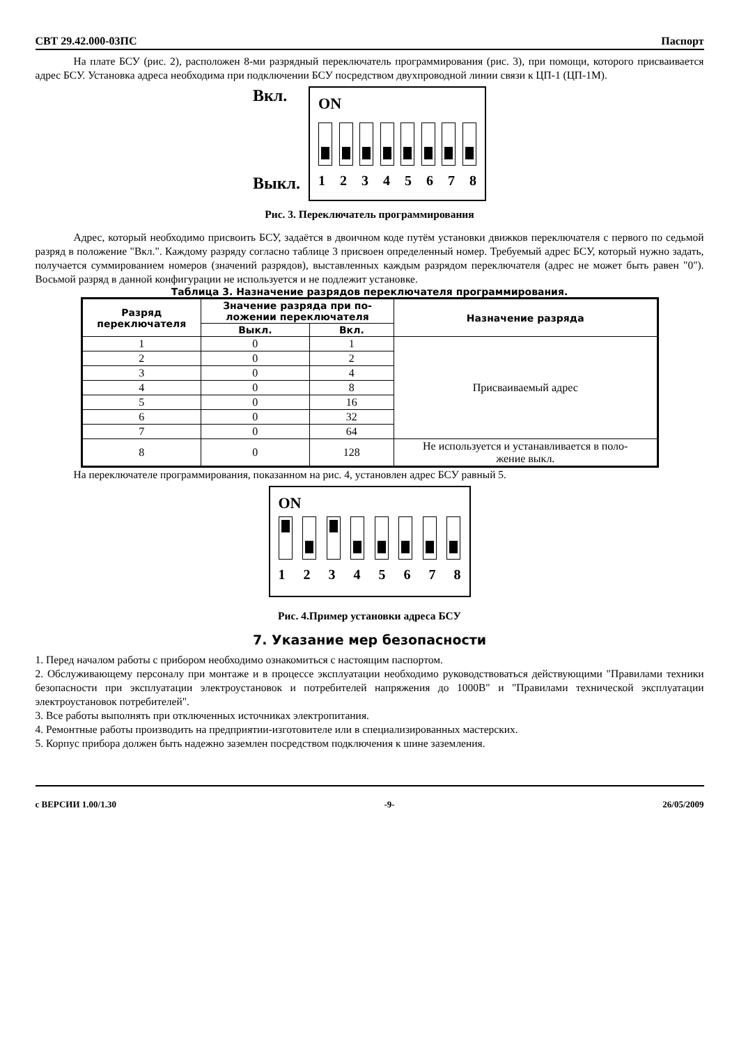СВТ 29.42.000-03ПС Паспорт
На плате БСУ (рис. 2), расположен 8-ми разрядный переключатель программирования (рис. 3), при помощи, которого присваивается адрес БСУ. Установка адреса необходима при подключении БСУ посредством двухпроводной линии связи к ЦП-1 (ЦП-1М).
Вкл.
Выкл.
ON
12345678
Рис. 3. Переключатель программирования
Адрес, который необходимо присвоить БСУ, задаётся в двоичном коде путём установки движков переключателя с первого по седьмой разряд в положение "Вкл.". Каждому разряду согласно таблице 3 присвоен определенный номер. Требуемый адрес БСУ, который нужно задать, получается суммированием номеров (значений разрядов), выставленных каждым разрядом переключателя (адрес не может быть равен "0"). Восьмой разряд в данной конфигурации не используется и не подлежит установке.
Таблица 3. Назначение разрядов переключателя программирования.
| Разряд переключателя | Значение разряда при по- ложении переключателя | | Назначение разряда |
| --- | --- | --- | --- |
| | Выкл. | Вкл. | |
| 1 | 0 | 1 | Присваиваемый адрес |
| 2 | 0 | 2 | |
| 3 | 0 | 4 | |
| 4 | 0 | 8 | |
| 5 | 0 | 16 | |
| 6 | 0 | 32 | |
| 7 | 0 | 64 | |
| 8 | 0 | 128 | Не используется и устанавливается в поло- жение выкл. |
На переключателе программирования, показанном на рис. 4, установлен адрес БСУ равный 5.
ON
12345678
Рис. 4.Пример установки адреса БСУ
7. Указание мер безопасности
1. Перед началом работы с прибором необходимо ознакомиться с настоящим паспортом.
2. Обслуживающему персоналу при монтаже и в процессе эксплуатации необходимо руководствоваться действующими "Правилами техники безопасности при эксплуатации электроустановок и потребителей напряжения до 1000В" и "Правилами технической эксплуатации электроустановок потребителей".
3. Все работы выполнять при отключенных источниках электропитания.
4. Ремонтные работы производить на предприятии-изготовителе или в специализированных мастерских.
5. Корпус прибора должен быть надежно заземлен посредством подключения к шине заземления.
с ВЕРСИИ 1.00/1.30 -9- 26/05/2009